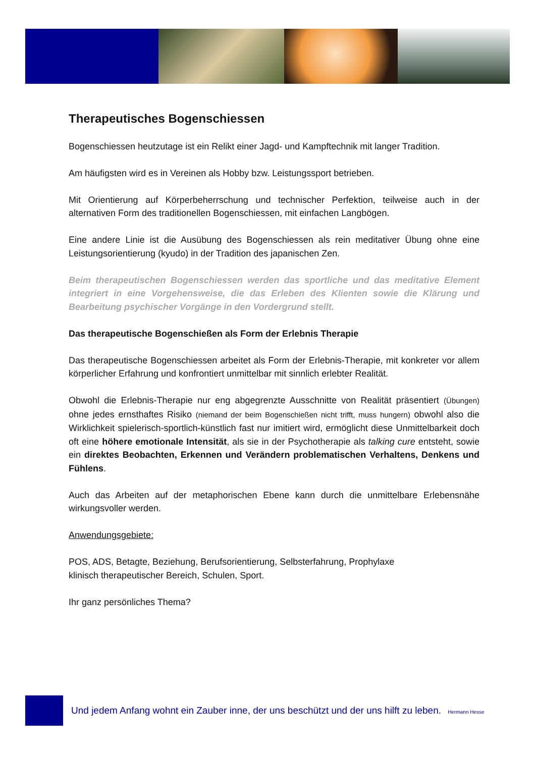Therapeutisches Bogenschiessen
Bogenschiessen heutzutage ist ein Relikt einer Jagd- und Kampftechnik mit langer Tradition.
Am häufigsten wird es in Vereinen als Hobby bzw. Leistungssport betrieben.
Mit Orientierung auf Körperbeherrschung und technischer Perfektion, teilweise auch in der alternativen Form des traditionellen Bogenschiessen, mit einfachen Langbögen.
Eine andere Linie ist die Ausübung des Bogenschiessen als rein meditativer Übung ohne eine Leistungsorientierung (kyudo) in der Tradition des japanischen Zen.
Beim therapeutischen Bogenschiessen werden das sportliche und das meditative Element integriert in eine Vorgehensweise, die das Erleben des Klienten sowie die Klärung und Bearbeitung psychischer Vorgänge in den Vordergrund stellt.
Das therapeutische Bogenschießen als Form der Erlebnis Therapie
Das therapeutische Bogenschiessen arbeitet als Form der Erlebnis-Therapie, mit konkreter vor allem körperlicher Erfahrung und konfrontiert unmittelbar mit sinnlich erlebter Realität.
Obwohl die Erlebnis-Therapie nur eng abgegrenzte Ausschnitte von Realität präsentiert (Übungen) ohne jedes ernsthaftes Risiko (niemand der beim Bogenschießen nicht trifft, muss hungern) obwohl also die Wirklichkeit spielerisch-sportlich-künstlich fast nur imitiert wird, ermöglicht diese Unmittelbarkeit doch oft eine höhere emotionale Intensität, als sie in der Psychotherapie als talking cure entsteht, sowie ein direktes Beobachten, Erkennen und Verändern problematischen Verhaltens, Denkens und Fühlens.
Auch das Arbeiten auf der metaphorischen Ebene kann durch die unmittelbare Erlebensnähe wirkungsvoller werden.
Anwendungsgebiete:
POS, ADS, Betagte, Beziehung, Berufsorientierung, Selbsterfahrung, Prophylaxe
klinisch therapeutischer Bereich, Schulen, Sport.
Ihr ganz persönliches Thema?
Und jedem Anfang wohnt ein Zauber inne, der uns beschützt und der uns hilft zu leben. Hermann Hesse